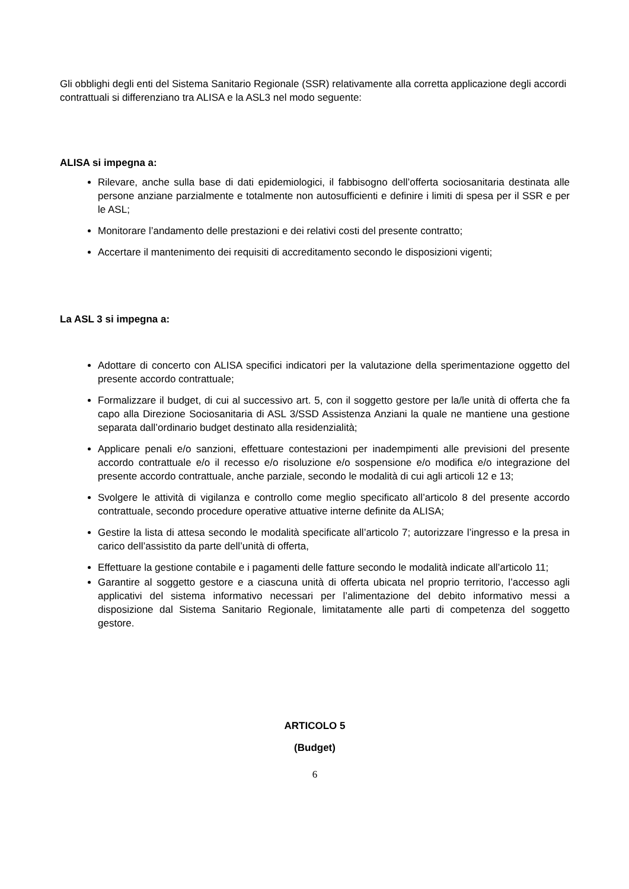Gli obblighi degli enti del Sistema Sanitario Regionale (SSR) relativamente alla corretta applicazione degli accordi contrattuali si differenziano tra ALISA e la ASL3 nel modo seguente:
ALISA si impegna a:
Rilevare, anche sulla base di dati epidemiologici, il fabbisogno dell’offerta sociosanitaria destinata alle persone anziane parzialmente e totalmente non autosufficienti e definire i limiti di spesa per il SSR e per le ASL;
Monitorare l’andamento delle prestazioni e dei relativi costi del presente contratto;
Accertare il mantenimento dei requisiti di accreditamento secondo le disposizioni vigenti;
La ASL 3 si impegna a:
Adottare di concerto con ALISA specifici indicatori per la valutazione della sperimentazione oggetto del presente accordo contrattuale;
Formalizzare il budget, di cui al successivo art. 5, con il soggetto gestore per la/le unità di offerta che fa capo alla Direzione Sociosanitaria di ASL 3/SSD Assistenza Anziani la quale ne mantiene una gestione separata dall’ordinario budget destinato alla residenzialità;
Applicare penali e/o sanzioni, effettuare contestazioni per inadempimenti alle previsioni del presente accordo contrattuale e/o il recesso e/o risoluzione e/o sospensione e/o modifica e/o integrazione del presente accordo contrattuale, anche parziale, secondo le modalità di cui agli articoli 12 e 13;
Svolgere le attività di vigilanza e controllo come meglio specificato all’articolo 8 del presente accordo contrattuale, secondo procedure operative attuative interne definite da ALISA;
Gestire la lista di attesa secondo le modalità specificate all’articolo 7; autorizzare l’ingresso e la presa in carico dell’assistito da parte dell’unità di offerta,
Effettuare la gestione contabile e i pagamenti delle fatture secondo le modalità indicate all’articolo 11;
Garantire al soggetto gestore e a ciascuna unità di offerta ubicata nel proprio territorio, l’accesso agli applicativi del sistema informativo necessari per l’alimentazione del debito informativo messi a disposizione dal Sistema Sanitario Regionale, limitatamente alle parti di competenza del soggetto gestore.
ARTICOLO 5
(Budget)
6